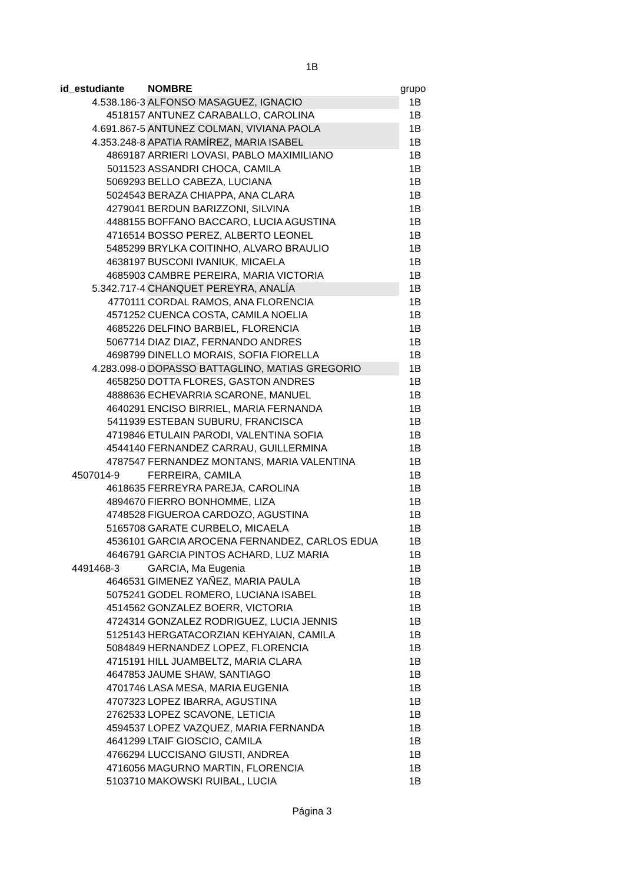1B
| id_estudiante | NOMBRE | grupo |
| --- | --- | --- |
| 4.538.186-3 | ALFONSO MASAGUEZ, IGNACIO | 1B |
| 4518157 | ANTUNEZ CARABALLO, CAROLINA | 1B |
| 4.691.867-5 | ANTUNEZ COLMAN, VIVIANA PAOLA | 1B |
| 4.353.248-8 | APATIA RAMÍREZ, MARIA ISABEL | 1B |
| 4869187 | ARRIERI LOVASI, PABLO MAXIMILIANO | 1B |
| 5011523 | ASSANDRI CHOCA, CAMILA | 1B |
| 5069293 | BELLO CABEZA, LUCIANA | 1B |
| 5024543 | BERAZA CHIAPPA, ANA CLARA | 1B |
| 4279041 | BERDUN BARIZZONI, SILVINA | 1B |
| 4488155 | BOFFANO BACCARO, LUCIA AGUSTINA | 1B |
| 4716514 | BOSSO PEREZ, ALBERTO LEONEL | 1B |
| 5485299 | BRYLKA COITINHO, ALVARO BRAULIO | 1B |
| 4638197 | BUSCONI IVANIUK, MICAELA | 1B |
| 4685903 | CAMBRE PEREIRA, MARIA VICTORIA | 1B |
| 5.342.717-4 | CHANQUET PEREYRA, ANALÍA | 1B |
| 4770111 | CORDAL RAMOS, ANA FLORENCIA | 1B |
| 4571252 | CUENCA COSTA, CAMILA NOELIA | 1B |
| 4685226 | DELFINO BARBIEL, FLORENCIA | 1B |
| 5067714 | DIAZ DIAZ, FERNANDO ANDRES | 1B |
| 4698799 | DINELLO MORAIS, SOFIA FIORELLA | 1B |
| 4.283.098-0 | DOPASSO BATTAGLINO, MATIAS GREGORIO | 1B |
| 4658250 | DOTTA FLORES, GASTON ANDRES | 1B |
| 4888636 | ECHEVARRIA SCARONE, MANUEL | 1B |
| 4640291 | ENCISO BIRRIEL, MARIA FERNANDA | 1B |
| 5411939 | ESTEBAN SUBURU, FRANCISCA | 1B |
| 4719846 | ETULAIN PARODI, VALENTINA SOFIA | 1B |
| 4544140 | FERNANDEZ CARRAU, GUILLERMINA | 1B |
| 4787547 | FERNANDEZ MONTANS, MARIA VALENTINA | 1B |
| 4507014-9 | FERREIRA, CAMILA | 1B |
| 4618635 | FERREYRA PAREJA, CAROLINA | 1B |
| 4894670 | FIERRO BONHOMME, LIZA | 1B |
| 4748528 | FIGUEROA CARDOZO, AGUSTINA | 1B |
| 5165708 | GARATE CURBELO, MICAELA | 1B |
| 4536101 | GARCIA AROCENA FERNANDEZ, CARLOS EDUA | 1B |
| 4646791 | GARCIA PINTOS ACHARD, LUZ MARIA | 1B |
| 4491468-3 | GARCIA, Ma Eugenia | 1B |
| 4646531 | GIMENEZ YAÑEZ, MARIA PAULA | 1B |
| 5075241 | GODEL ROMERO, LUCIANA ISABEL | 1B |
| 4514562 | GONZALEZ BOERR, VICTORIA | 1B |
| 4724314 | GONZALEZ RODRIGUEZ, LUCIA JENNIS | 1B |
| 5125143 | HERGATACORZIAN KEHYAIAN, CAMILA | 1B |
| 5084849 | HERNANDEZ LOPEZ, FLORENCIA | 1B |
| 4715191 | HILL JUAMBELTZ, MARIA CLARA | 1B |
| 4647853 | JAUME SHAW, SANTIAGO | 1B |
| 4701746 | LASA MESA, MARIA EUGENIA | 1B |
| 4707323 | LOPEZ IBARRA, AGUSTINA | 1B |
| 2762533 | LOPEZ SCAVONE, LETICIA | 1B |
| 4594537 | LOPEZ VAZQUEZ, MARIA FERNANDA | 1B |
| 4641299 | LTAIF GIOSCIO, CAMILA | 1B |
| 4766294 | LUCCISANO GIUSTI, ANDREA | 1B |
| 4716056 | MAGURNO MARTIN, FLORENCIA | 1B |
| 5103710 | MAKOWSKI RUIBAL, LUCIA | 1B |
Página 3